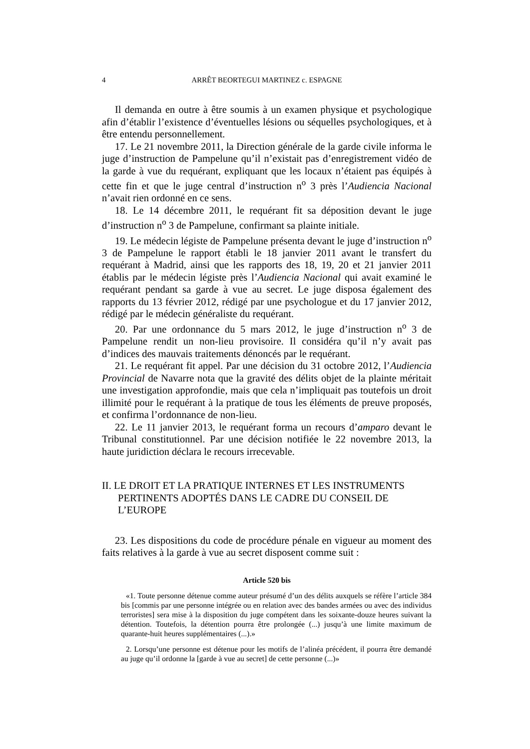4 ARRÊT BEORTEGUI MARTINEZ c. ESPAGNE
Il demanda en outre à être soumis à un examen physique et psychologique afin d’établir l’existence d’éventuelles lésions ou séquelles psychologiques, et à être entendu personnellement.
17. Le 21 novembre 2011, la Direction générale de la garde civile informa le juge d’instruction de Pampelune qu’il n’existait pas d’enregistrement vidéo de la garde à vue du requérant, expliquant que les locaux n’étaient pas équipés à cette fin et que le juge central d’instruction n<sup>o</sup> 3 près l’Audiencia Nacional n’avait rien ordonné en ce sens.
18. Le 14 décembre 2011, le requérant fit sa déposition devant le juge d’instruction n<sup>o</sup> 3 de Pampelune, confirmant sa plainte initiale.
19. Le médecin légiste de Pampelune présenta devant le juge d’instruction n<sup>o</sup> 3 de Pampelune le rapport établi le 18 janvier 2011 avant le transfert du requérant à Madrid, ainsi que les rapports des 18, 19, 20 et 21 janvier 2011 établis par le médecin légiste près l’Audiencia Nacional qui avait examiné le requérant pendant sa garde à vue au secret. Le juge disposa également des rapports du 13 février 2012, rédigé par une psychologue et du 17 janvier 2012, rédigé par le médecin généraliste du requérant.
20. Par une ordonnance du 5 mars 2012, le juge d’instruction n<sup>o</sup> 3 de Pampelune rendit un non-lieu provisoire. Il considéra qu’il n’y avait pas d’indices des mauvais traitements dénoncés par le requérant.
21. Le requérant fit appel. Par une décision du 31 octobre 2012, l’Audiencia Provincial de Navarre nota que la gravité des délits objet de la plainte méritait une investigation approfondie, mais que cela n’impliquait pas toutefois un droit illimité pour le requérant à la pratique de tous les éléments de preuve proposés, et confirma l’ordonnance de non-lieu.
22. Le 11 janvier 2013, le requérant forma un recours d’amparo devant le Tribunal constitutionnel. Par une décision notifiée le 22 novembre 2013, la haute juridiction déclara le recours irrecevable.
II. LE DROIT ET LA PRATIQUE INTERNES ET LES INSTRUMENTS PERTINENTS ADOPTÉS DANS LE CADRE DU CONSEIL DE L’EUROPE
23. Les dispositions du code de procédure pénale en vigueur au moment des faits relatives à la garde à vue au secret disposent comme suit :
Article 520 bis
«1. Toute personne détenue comme auteur présumé d’un des délits auxquels se réfère l’article 384 bis [commis par une personne intégrée ou en relation avec des bandes armées ou avec des individus terroristes] sera mise à la disposition du juge compétent dans les soixante-douze heures suivant la détention. Toutefois, la détention pourra être prolongée (...) jusqu’à une limite maximum de quarante-huit heures supplémentaires (...).»
2. Lorsqu’une personne est détenue pour les motifs de l’alinéa précédent, il pourra être demandé au juge qu’il ordonne la [garde à vue au secret] de cette personne (...)»